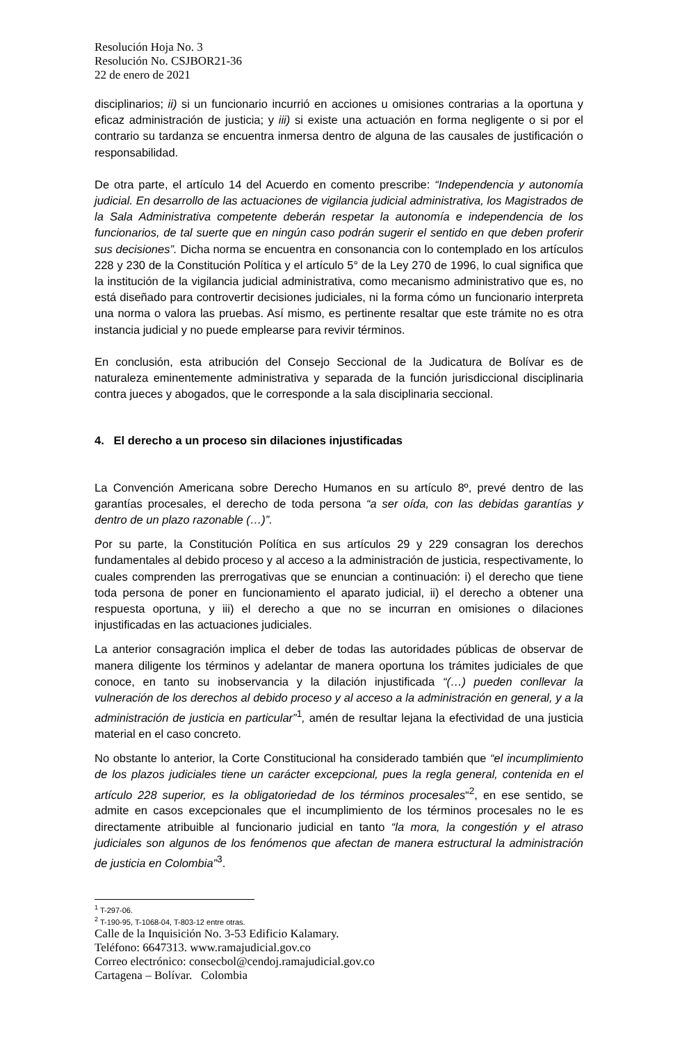Resolución Hoja No. 3
Resolución No. CSJBOR21-36
22 de enero de 2021
disciplinarios; ii) si un funcionario incurrió en acciones u omisiones contrarias a la oportuna y eficaz administración de justicia; y iii) si existe una actuación en forma negligente o si por el contrario su tardanza se encuentra inmersa dentro de alguna de las causales de justificación o responsabilidad.
De otra parte, el artículo 14 del Acuerdo en comento prescribe: “Independencia y autonomía judicial. En desarrollo de las actuaciones de vigilancia judicial administrativa, los Magistrados de la Sala Administrativa competente deberán respetar la autonomía e independencia de los funcionarios, de tal suerte que en ningún caso podrán sugerir el sentido en que deben proferir sus decisiones”. Dicha norma se encuentra en consonancia con lo contemplado en los artículos 228 y 230 de la Constitución Política y el artículo 5° de la Ley 270 de 1996, lo cual significa que la institución de la vigilancia judicial administrativa, como mecanismo administrativo que es, no está diseñado para controvertir decisiones judiciales, ni la forma cómo un funcionario interpreta una norma o valora las pruebas. Así mismo, es pertinente resaltar que este trámite no es otra instancia judicial y no puede emplearse para revivir términos.
En conclusión, esta atribución del Consejo Seccional de la Judicatura de Bolívar es de naturaleza eminentemente administrativa y separada de la función jurisdiccional disciplinaria contra jueces y abogados, que le corresponde a la sala disciplinaria seccional.
4. El derecho a un proceso sin dilaciones injustificadas
La Convención Americana sobre Derecho Humanos en su artículo 8º, prevé dentro de las garantías procesales, el derecho de toda persona “a ser oída, con las debidas garantías y dentro de un plazo razonable (…)”.
Por su parte, la Constitución Política en sus artículos 29 y 229 consagran los derechos fundamentales al debido proceso y al acceso a la administración de justicia, respectivamente, lo cuales comprenden las prerrogativas que se enuncian a continuación: i) el derecho que tiene toda persona de poner en funcionamiento el aparato judicial, ii) el derecho a obtener una respuesta oportuna, y iii) el derecho a que no se incurran en omisiones o dilaciones injustificadas en las actuaciones judiciales.
La anterior consagración implica el deber de todas las autoridades públicas de observar de manera diligente los términos y adelantar de manera oportuna los trámites judiciales de que conoce, en tanto su inobservancia y la dilación injustificada “(…) pueden conllevar la vulneración de los derechos al debido proceso y al acceso a la administración en general, y a la administración de justicia en particular”<sup>1</sup>, amén de resultar lejana la efectividad de una justicia material en el caso concreto.
No obstante lo anterior, la Corte Constitucional ha considerado también que “el incumplimiento de los plazos judiciales tiene un carácter excepcional, pues la regla general, contenida en el artículo 228 superior, es la obligatoriedad de los términos procesales“<sup>2</sup>, en ese sentido, se admite en casos excepcionales que el incumplimiento de los términos procesales no le es directamente atribuible al funcionario judicial en tanto “la mora, la congestión y el atraso judiciales son algunos de los fenómenos que afectan de manera estructural la administración de justicia en Colombia”<sup>3</sup>.
<sup>1</sup> T-297-06.
<sup>2</sup> T-190-95, T-1068-04, T-803-12 entre otras.
Calle de la Inquisición No. 3-53 Edificio Kalamary.
Teléfono: 6647313. www.ramajudicial.gov.co
Correo electrónico: consecbol@cendoj.ramajudicial.gov.co
Cartagena – Bolívar. Colombia